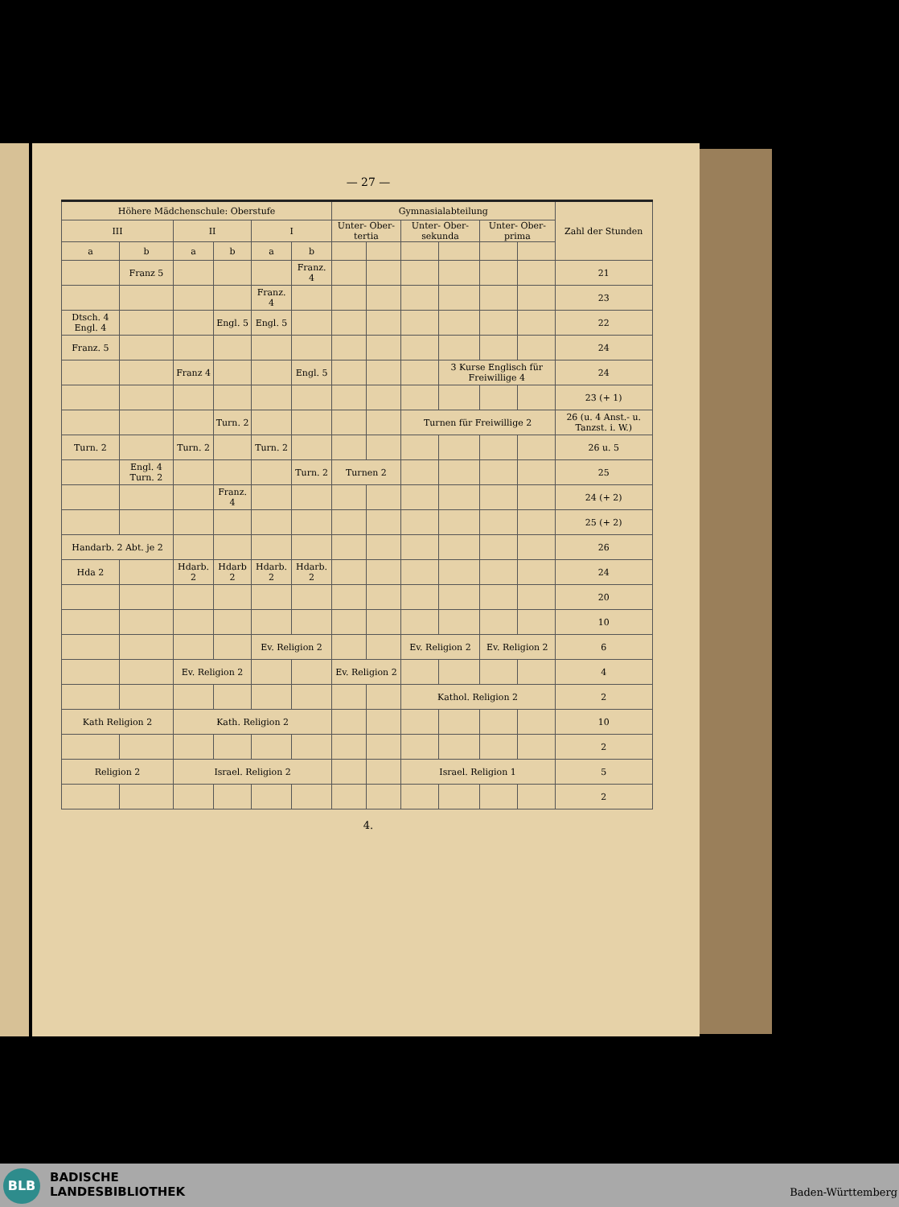— 27 —
| Höhere Mädchenschule: Oberstufe | | | | | | Gymnasialabteilung | | | | | | Zahl der Stunden |
| --- | --- | --- | --- | --- | --- | --- | --- | --- | --- | --- | --- | --- |
| III | | II | | I | | Unter- Ober- tertia | | Unter- Ober- sekunda | | Unter- Ober- prima | | |
| a | b | a | b | a | b | | | | | | | |
| | Franz 5 | | | | Franz. 4 | | | | | | | 21 |
| | | | | Franz. 4 | | | | | | | | 23 |
| Dtsch. 4 Engl. 4 | | | Engl. 5 | Engl. 5 | | | | | | | | 22 |
| Franz. 5 | | | | | | | | | | | | 24 |
| | | Franz 4 | | | Engl. 5 | | | | 3 Kurse Englisch für Freiwillige 4 | | | 24 |
| | | | | | | | | | | | | 23 (+ 1) |
| | | | Turn. 2 | | | | | Turnen für Freiwillige 2 | | | | 26 (u. 4 Anst.- u. Tanzst. i. W.) |
| Turn. 2 | | Turn. 2 | | Turn. 2 | | | | | | | | 26 u. 5 |
| | Engl. 4 Turn. 2 | | | | Turn. 2 | Turnen 2 | | | | | | 25 |
| | | | Franz. 4 | | | | | | | | | 24 (+ 2) |
| | | | | | | | | | | | | 25 (+ 2) |
| Handarb. 2 Abt. je 2 | | | | | | | | | | | | 26 |
| Hda 2 | | Hdarb. 2 | Hdarb 2 | Hdarb. 2 | Hdarb. 2 | | | | | | | 24 |
| | | | | | | | | | | | | 20 |
| | | | | | | | | | | | | 10 |
| | | | | Ev. Religion 2 | | | | Ev. Religion 2 | | Ev. Religion 2 | | 6 |
| | | Ev. Religion 2 | | | | Ev. Religion 2 | | | | | | 4 |
| | | | | | | | | Kathol. Religion 2 | | | | 2 |
| Kath Religion 2 | | Kath. Religion 2 | | | | | | | | | | 10 |
| | | | | | | | | | | | | 2 |
| Religion 2 | | Israel. Religion 2 | | | | | | Israel. Religion 1 | | | | 5 |
| | | | | | | | | | | | | 2 |
4.
BLB
BADISCHE
LANDESBIBLIOTHEK
Baden-Württemberg